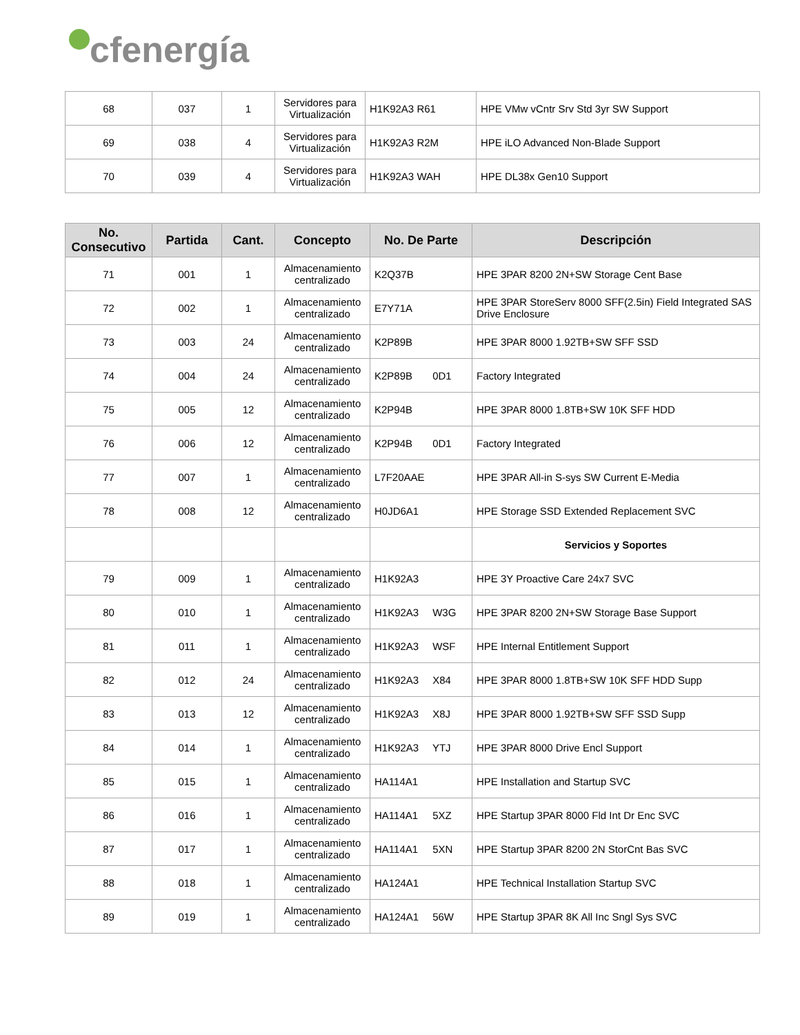cfenergía
| 68 | 037 | 1 | Servidores para Virtualización | H1K92A3 R61 | HPE VMw vCntr Srv Std 3yr SW Support |
| 69 | 038 | 4 | Servidores para Virtualización | H1K92A3 R2M | HPE iLO Advanced Non-Blade Support |
| 70 | 039 | 4 | Servidores para Virtualización | H1K92A3 WAH | HPE DL38x Gen10 Support |
| No. Consecutivo | Partida | Cant. | Concepto | No. De Parte | Descripción |
| --- | --- | --- | --- | --- | --- |
| 71 | 001 | 1 | Almacenamiento centralizado | K2Q37B | HPE 3PAR 8200 2N+SW Storage Cent Base |
| 72 | 002 | 1 | Almacenamiento centralizado | E7Y71A | HPE 3PAR StoreServ 8000 SFF(2.5in) Field Integrated SAS Drive Enclosure |
| 73 | 003 | 24 | Almacenamiento centralizado | K2P89B | HPE 3PAR 8000 1.92TB+SW SFF SSD |
| 74 | 004 | 24 | Almacenamiento centralizado | K2P89B 0D1 | Factory Integrated |
| 75 | 005 | 12 | Almacenamiento centralizado | K2P94B | HPE 3PAR 8000 1.8TB+SW 10K SFF HDD |
| 76 | 006 | 12 | Almacenamiento centralizado | K2P94B 0D1 | Factory Integrated |
| 77 | 007 | 1 | Almacenamiento centralizado | L7F20AAE | HPE 3PAR All-in S-sys SW Current E-Media |
| 78 | 008 | 12 | Almacenamiento centralizado | H0JD6A1 | HPE Storage SSD Extended Replacement SVC |
| | | | | | Servicios y Soportes |
| 79 | 009 | 1 | Almacenamiento centralizado | H1K92A3 | HPE 3Y Proactive Care 24x7 SVC |
| 80 | 010 | 1 | Almacenamiento centralizado | H1K92A3 W3G | HPE 3PAR 8200 2N+SW Storage Base Support |
| 81 | 011 | 1 | Almacenamiento centralizado | H1K92A3 WSF | HPE Internal Entitlement Support |
| 82 | 012 | 24 | Almacenamiento centralizado | H1K92A3 X84 | HPE 3PAR 8000 1.8TB+SW 10K SFF HDD Supp |
| 83 | 013 | 12 | Almacenamiento centralizado | H1K92A3 X8J | HPE 3PAR 8000 1.92TB+SW SFF SSD Supp |
| 84 | 014 | 1 | Almacenamiento centralizado | H1K92A3 YTJ | HPE 3PAR 8000 Drive Encl Support |
| 85 | 015 | 1 | Almacenamiento centralizado | HA114A1 | HPE Installation and Startup SVC |
| 86 | 016 | 1 | Almacenamiento centralizado | HA114A1 5XZ | HPE Startup 3PAR 8000 Fld Int Dr Enc SVC |
| 87 | 017 | 1 | Almacenamiento centralizado | HA114A1 5XN | HPE Startup 3PAR 8200 2N StorCnt Bas SVC |
| 88 | 018 | 1 | Almacenamiento centralizado | HA124A1 | HPE Technical Installation Startup SVC |
| 89 | 019 | 1 | Almacenamiento centralizado | HA124A1 56W | HPE Startup 3PAR 8K All Inc Sngl Sys SVC |